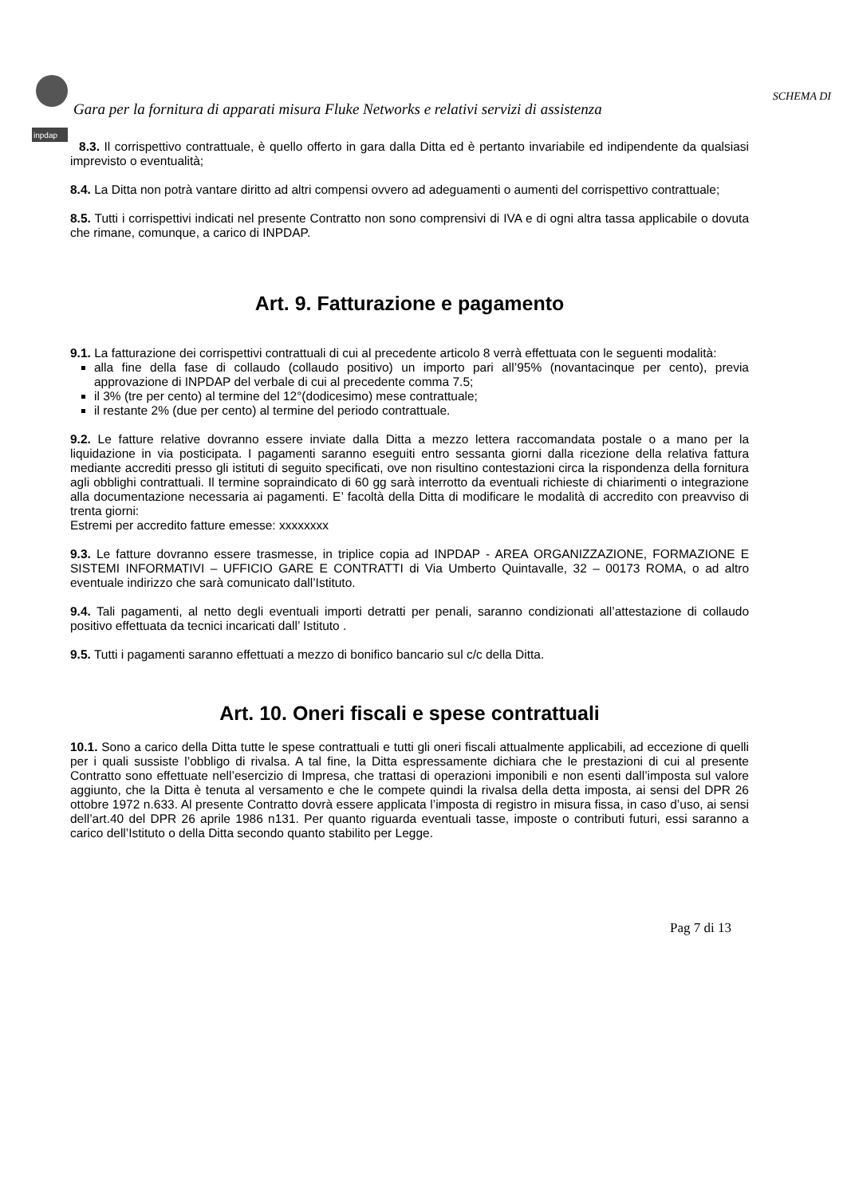inpdap
SCHEMA DI
Gara per la fornitura di apparati misura Fluke Networks e relativi servizi di assistenza
8.3. Il corrispettivo contrattuale, è quello offerto in gara dalla Ditta ed è pertanto invariabile ed indipendente da qualsiasi imprevisto o eventualità;
8.4. La Ditta non potrà vantare diritto ad altri compensi ovvero ad adeguamenti o aumenti del corrispettivo contrattuale;
8.5. Tutti i corrispettivi indicati nel presente Contratto non sono comprensivi di IVA e di ogni altra tassa applicabile o dovuta che rimane, comunque, a carico di INPDAP.
Art. 9. Fatturazione e pagamento
9.1. La fatturazione dei corrispettivi contrattuali di cui al precedente articolo 8 verrà effettuata con le seguenti modalità:
alla fine della fase di collaudo (collaudo positivo) un importo pari all’95% (novantacinque per cento), previa approvazione di INPDAP del verbale di cui al precedente comma 7.5;
il 3% (tre per cento) al termine del 12°(dodicesimo) mese contrattuale;
il restante 2% (due per cento) al termine del periodo contrattuale.
9.2. Le fatture relative dovranno essere inviate dalla Ditta a mezzo lettera raccomandata postale o a mano per la liquidazione in via posticipata. I pagamenti saranno eseguiti entro sessanta giorni dalla ricezione della relativa fattura mediante accrediti presso gli istituti di seguito specificati, ove non risultino contestazioni circa la rispondenza della fornitura agli obblighi contrattuali. Il termine sopraindicato di 60 gg sarà interrotto da eventuali richieste di chiarimenti o integrazione alla documentazione necessaria ai pagamenti. E’ facoltà della Ditta di modificare le modalità di accredito con preavviso di trenta giorni:
Estremi per accredito fatture emesse: xxxxxxxx
9.3. Le fatture dovranno essere trasmesse, in triplice copia ad INPDAP - AREA ORGANIZZAZIONE, FORMAZIONE E SISTEMI INFORMATIVI – UFFICIO GARE E CONTRATTI di Via Umberto Quintavalle, 32 – 00173 ROMA, o ad altro eventuale indirizzo che sarà comunicato dall’Istituto.
9.4. Tali pagamenti, al netto degli eventuali importi detratti per penali, saranno condizionati all’attestazione di collaudo positivo effettuata da tecnici incaricati dall’ Istituto .
9.5. Tutti i pagamenti saranno effettuati a mezzo di bonifico bancario sul c/c della Ditta.
Art. 10. Oneri fiscali e spese contrattuali
10.1. Sono a carico della Ditta tutte le spese contrattuali e tutti gli oneri fiscali attualmente applicabili, ad eccezione di quelli per i quali sussiste l’obbligo di rivalsa. A tal fine, la Ditta espressamente dichiara che le prestazioni di cui al presente Contratto sono effettuate nell’esercizio di Impresa, che trattasi di operazioni imponibili e non esenti dall’imposta sul valore aggiunto, che la Ditta è tenuta al versamento e che le compete quindi la rivalsa della detta imposta, ai sensi del DPR 26 ottobre 1972 n.633. Al presente Contratto dovrà essere applicata l’imposta di registro in misura fissa, in caso d’uso, ai sensi dell’art.40 del DPR 26 aprile 1986 n131. Per quanto riguarda eventuali tasse, imposte o contributi futuri, essi saranno a carico dell’Istituto o della Ditta secondo quanto stabilito per Legge.
Pag 7 di 13